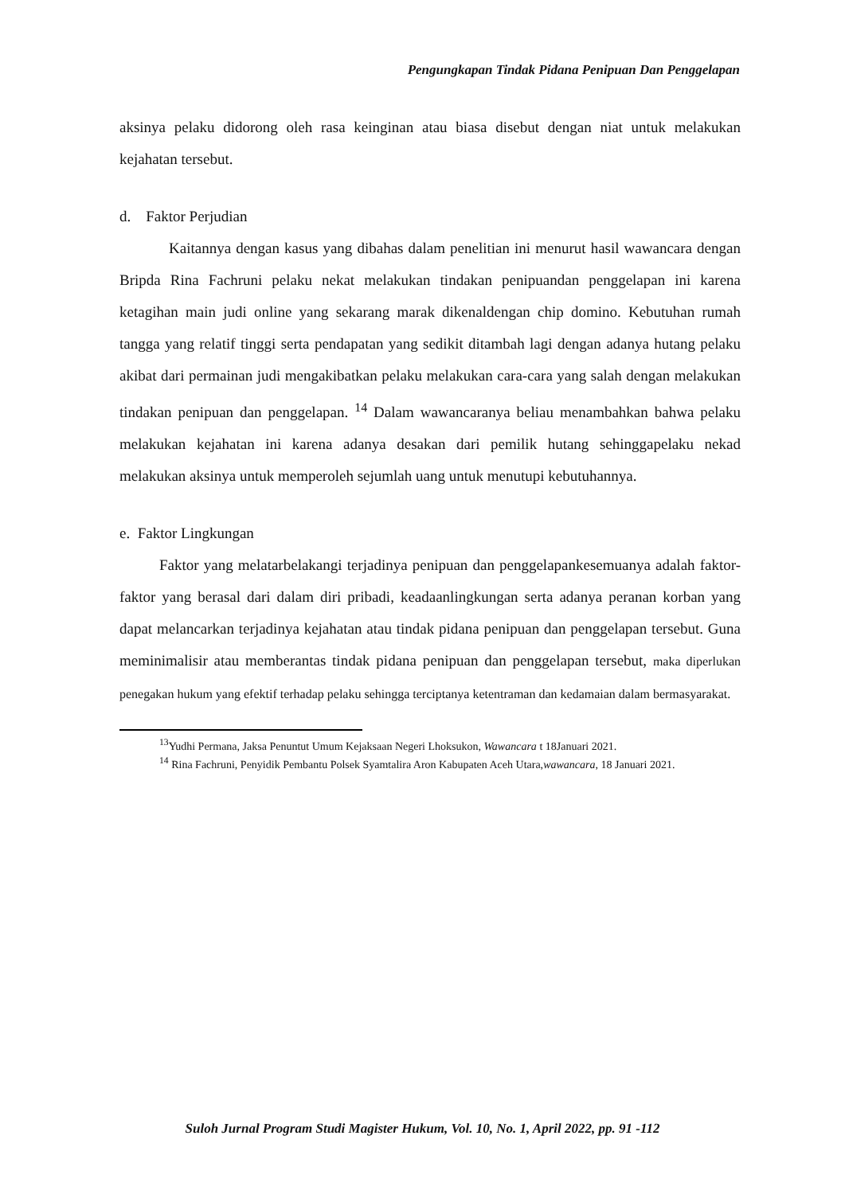Pengungkapan Tindak Pidana Penipuan Dan Penggelapan
aksinya pelaku didorong oleh rasa keinginan atau biasa disebut dengan niat untuk melakukan kejahatan tersebut.
d. Faktor Perjudian
Kaitannya dengan kasus yang dibahas dalam penelitian ini menurut hasil wawancara dengan Bripda Rina Fachruni pelaku nekat melakukan tindakan penipuandan penggelapan ini karena ketagihan main judi online yang sekarang marak dikenaldengan chip domino. Kebutuhan rumah tangga yang relatif tinggi serta pendapatan yang sedikit ditambah lagi dengan adanya hutang pelaku akibat dari permainan judi mengakibatkan pelaku melakukan cara-cara yang salah dengan melakukan tindakan penipuan dan penggelapan. <sup>14</sup> Dalam wawancaranya beliau menambahkan bahwa pelaku melakukan kejahatan ini karena adanya desakan dari pemilik hutang sehinggapelaku nekad melakukan aksinya untuk memperoleh sejumlah uang untuk menutupi kebutuhannya.
e. Faktor Lingkungan
Faktor yang melatarbelakangi terjadinya penipuan dan penggelapankesemuanya adalah faktor-faktor yang berasal dari dalam diri pribadi, keadaanlingkungan serta adanya peranan korban yang dapat melancarkan terjadinya kejahatan atau tindak pidana penipuan dan penggelapan tersebut. Guna meminimalisir atau memberantas tindak pidana penipuan dan penggelapan tersebut, maka diperlukan penegakan hukum yang efektif terhadap pelaku sehingga terciptanya ketentraman dan kedamaian dalam bermasyarakat.
<sup>13</sup> Yudhi Permana, Jaksa Penuntut Umum Kejaksaan Negeri Lhoksukon, Wawancara t 18Januari 2021.
<sup>14</sup> Rina Fachruni, Penyidik Pembantu Polsek Syamtalira Aron Kabupaten Aceh Utara,wawancara, 18 Januari 2021.
Suloh Jurnal Program Studi Magister Hukum, Vol. 10, No. 1, April 2022, pp. 91 -112